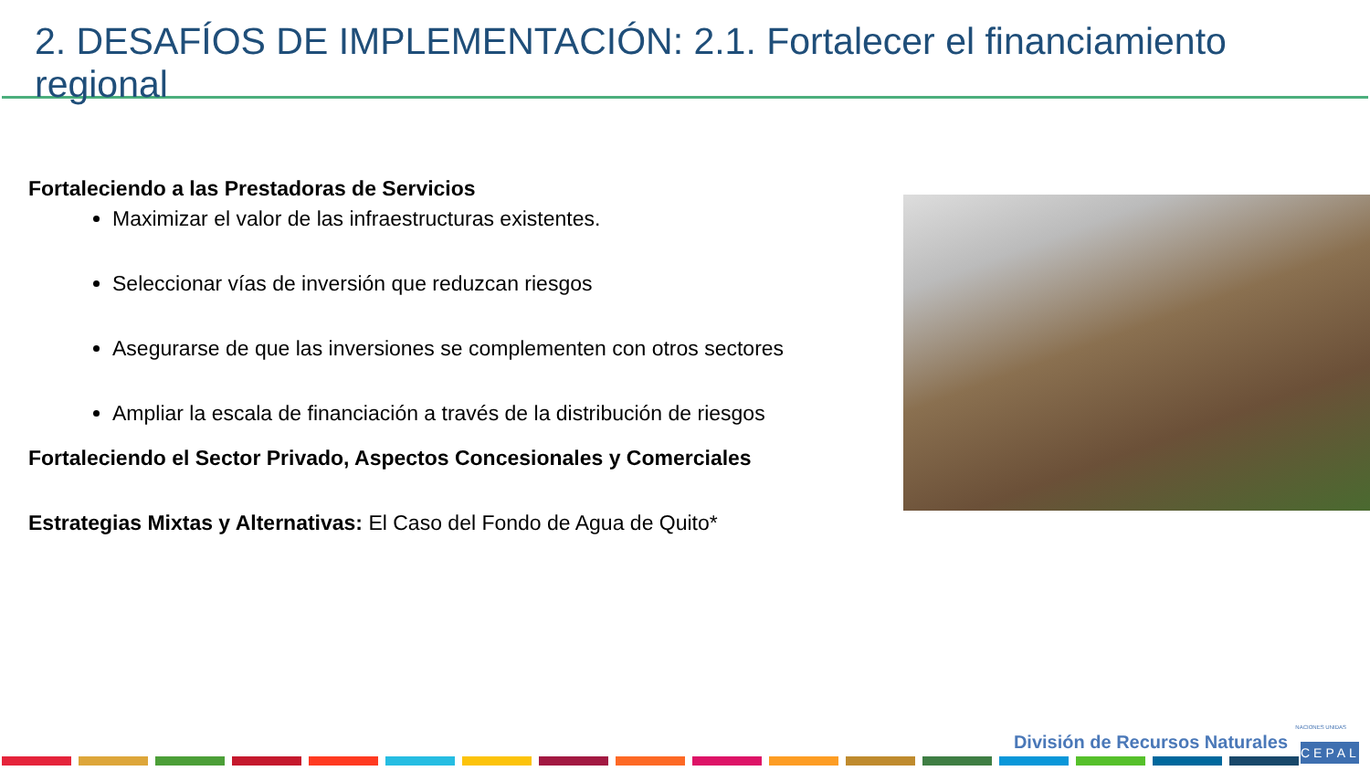2. DESAFÍOS DE IMPLEMENTACIÓN: 2.1. Fortalecer el financiamiento regional
Fortaleciendo a las Prestadoras de Servicios
Maximizar el valor de las infraestructuras existentes.
Seleccionar vías de inversión que reduzcan riesgos
Asegurarse de que las inversiones se complementen con otros sectores
Ampliar la escala de financiación a través de la distribución de riesgos
Fortaleciendo el Sector Privado, Aspectos Concesionales y Comerciales
Estrategias Mixtas y Alternativas: El Caso del Fondo de Agua de Quito*
NACIONES UNIDAS
División de Recursos Naturales
CEPAL